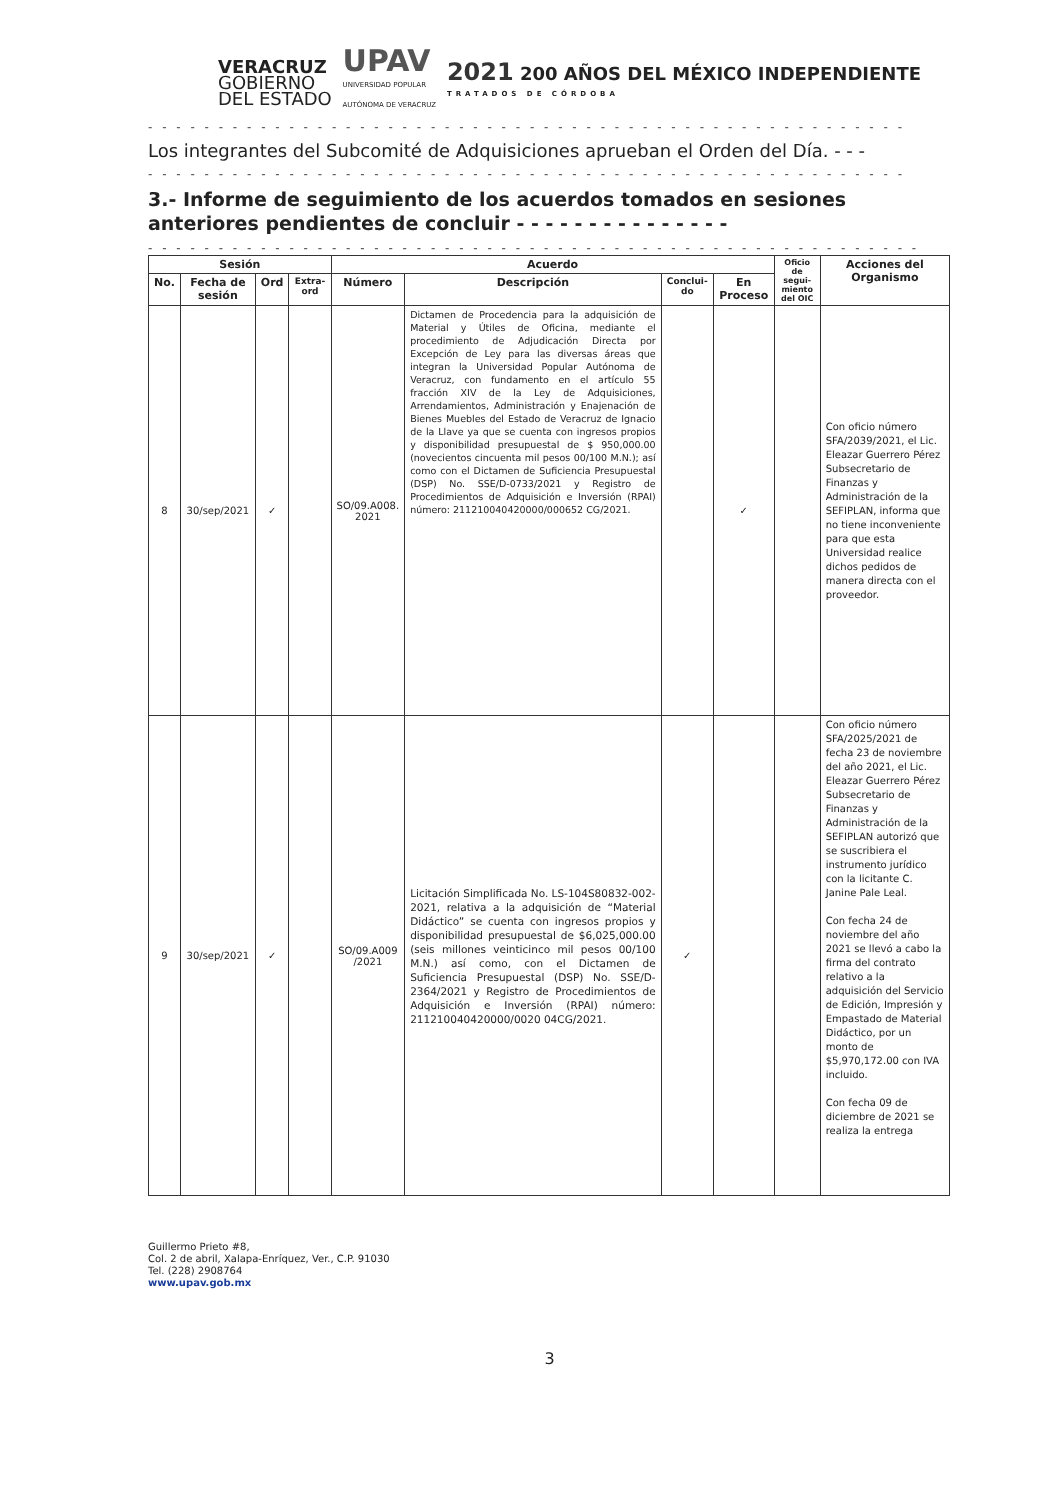VERACRUZ
GOBIERNO
DEL ESTADO
UPAV
UNIVERSIDAD POPULAR
AUTÓNOMA DE VERACRUZ
2021 200 AÑOS DEL MÉXICO INDEPENDIENTE
TRATADOS DE CÓRDOBA
- - - - - - - - - - - - - - - - - - - - - - - - - - - - - - - - - - - - - - - - - - - - - - - - - - - - - -
Los integrantes del Subcomité de Adquisiciones aprueban el Orden del Día. - - -
- - - - - - - - - - - - - - - - - - - - - - - - - - - - - - - - - - - - - - - - - - - - - - - - - - - - - -
3.- Informe de seguimiento de los acuerdos tomados en sesiones anteriores pendientes de concluir - - - - - - - - - - - - - - -
- - - - - - - - - - - - - - - - - - - - - - - - - - - - - - - - - - - - - - - - - - - - - - - - - - - - - - -
| Sesión | | | | Acuerdo | | | | Oficio de segui-miento del OIC | Acciones del Organismo |
| --- | --- | --- | --- | --- | --- | --- | --- | --- | --- |
| No. | Fecha de sesión | Ord | Extra-ord | Número | Descripción | Conclui-do | En Proceso | | |
| 8 | 30/sep/2021 | ✓ | | SO/09.A008. 2021 | Dictamen de Procedencia para la adquisición de Material y Útiles de Oficina, mediante el procedimiento de Adjudicación Directa por Excepción de Ley para las diversas áreas que integran la Universidad Popular Autónoma de Veracruz, con fundamento en el artículo 55 fracción XIV de la Ley de Adquisiciones, Arrendamientos, Administración y Enajenación de Bienes Muebles del Estado de Veracruz de Ignacio de la Llave ya que se cuenta con ingresos propios y disponibilidad presupuestal de $ 950,000.00 (novecientos cincuenta mil pesos 00/100 M.N.); así como con el Dictamen de Suficiencia Presupuestal (DSP) No. SSE/D-0733/2021 y Registro de Procedimientos de Adquisición e Inversión (RPAI) número: 211210040420000/000652 CG/2021. | | ✓ | | Con oficio número SFA/2039/2021, el Lic. Eleazar Guerrero Pérez Subsecretario de Finanzas y Administración de la SEFIPLAN, informa que no tiene inconveniente para que esta Universidad realice dichos pedidos de manera directa con el proveedor. |
| 9 | 30/sep/2021 | ✓ | | SO/09.A009 /2021 | Licitación Simplificada No. LS-104S80832-002-2021, relativa a la adquisición de “Material Didáctico” se cuenta con ingresos propios y disponibilidad presupuestal de $6,025,000.00 (seis millones veinticinco mil pesos 00/100 M.N.) así como, con el Dictamen de Suficiencia Presupuestal (DSP) No. SSE/D-2364/2021 y Registro de Procedimientos de Adquisición e Inversión (RPAI) número: 211210040420000/0020 04CG/2021. | ✓ | | | Con oficio número SFA/2025/2021 de fecha 23 de noviembre del año 2021, el Lic. Eleazar Guerrero Pérez Subsecretario de Finanzas y Administración de la SEFIPLAN autorizó que se suscribiera el instrumento jurídico con la licitante C. Janine Pale Leal. Con fecha 24 de noviembre del año 2021 se llevó a cabo la firma del contrato relativo a la adquisición del Servicio de Edición, Impresión y Empastado de Material Didáctico, por un monto de $5,970,172.00 con IVA incluido. Con fecha 09 de diciembre de 2021 se realiza la entrega |
Guillermo Prieto #8,
Col. 2 de abril, Xalapa-Enríquez, Ver., C.P. 91030
Tel. (228) 2908764
www.upav.gob.mx
3